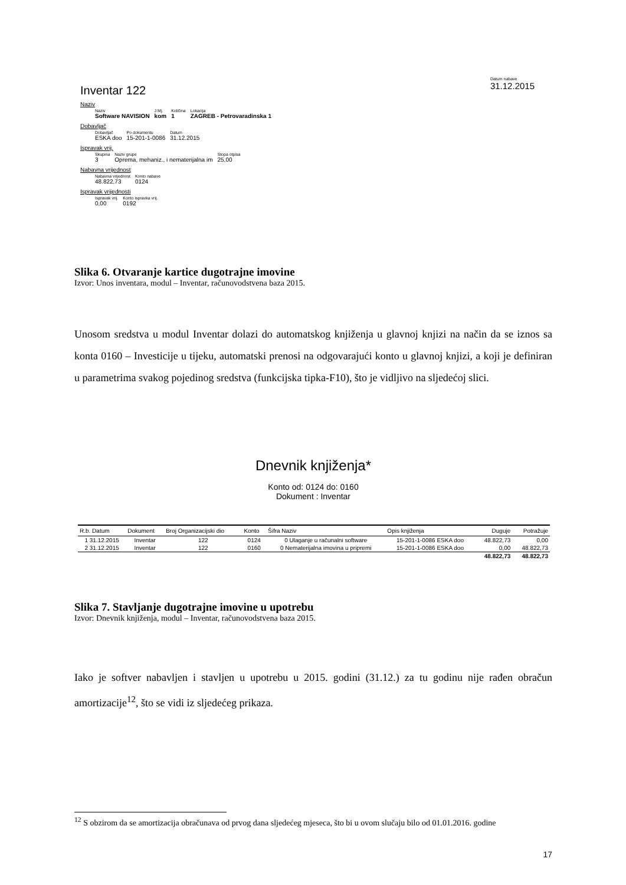Inventar 122
Datum nabave
31.12.2015
Naziv
Naziv
Software NAVISION
J.Mj.
kom
Količina
1
Lokacija
ZAGREB - Petrovaradinska 1
Dobavljač
Dobavljač
ESKA doo
Po dokumentu
15-201-1-0086
Datum
31.12.2015
Ispravak vrij.
Skupina
3
Naziv grupe
Oprema, mehaniz., i nematerijalna im
Stopa otpisa
25,00
Nabavna vrijednost
Nabavna vrijednost
48.822,73
Konto nabave
0124
Ispravak vrijednosti
Ispravak vrij.
0,00
Konto ispravka vrij.
0192
Slika 6. Otvaranje kartice dugotrajne imovine
Izvor: Unos inventara, modul – Inventar, računovodstvena baza 2015.
Unosom sredstva u modul Inventar dolazi do automatskog knjiženja u glavnoj knjizi na način da se iznos sa konta 0160 – Investicije u tijeku, automatski prenosi na odgovarajući konto u glavnoj knjizi, a koji je definiran u parametrima svakog pojedinog sredstva (funkcijska tipka-F10), što je vidljivo na sljedećoj slici.
Dnevnik knjiženja*
Konto od: 0124 do: 0160
Dokument : Inventar
| R.b. Datum | Dokument | Broj Organizacijski dio | Konto | Šifra Naziv | Opis knjiženja | Duguje | Potražuje |
| --- | --- | --- | --- | --- | --- | --- | --- |
| 1 31.12.2015 | Inventar | 122 | 0124 | 0 Ulaganje u računalni software | 15-201-1-0086 ESKA doo | 48.822,73 | 0,00 |
| 2 31.12.2015 | Inventar | 122 | 0160 | 0 Nematerijalna imovina u pripremi | 15-201-1-0086 ESKA doo | 0,00 | 48.822,73 |
| | | | | | | 48.822,73 | 48.822,73 |
Slika 7. Stavljanje dugotrajne imovine u upotrebu
Izvor: Dnevnik knjiženja, modul – Inventar, računovodstvena baza 2015.
Iako je softver nabavljen i stavljen u upotrebu u 2015. godini (31.12.) za tu godinu nije rađen obračun amortizacije<sup>12</sup>, što se vidi iz sljedećeg prikaza.
<sup>12</sup> S obzirom da se amortizacija obračunava od prvog dana sljedećeg mjeseca, što bi u ovom slučaju bilo od 01.01.2016. godine
17